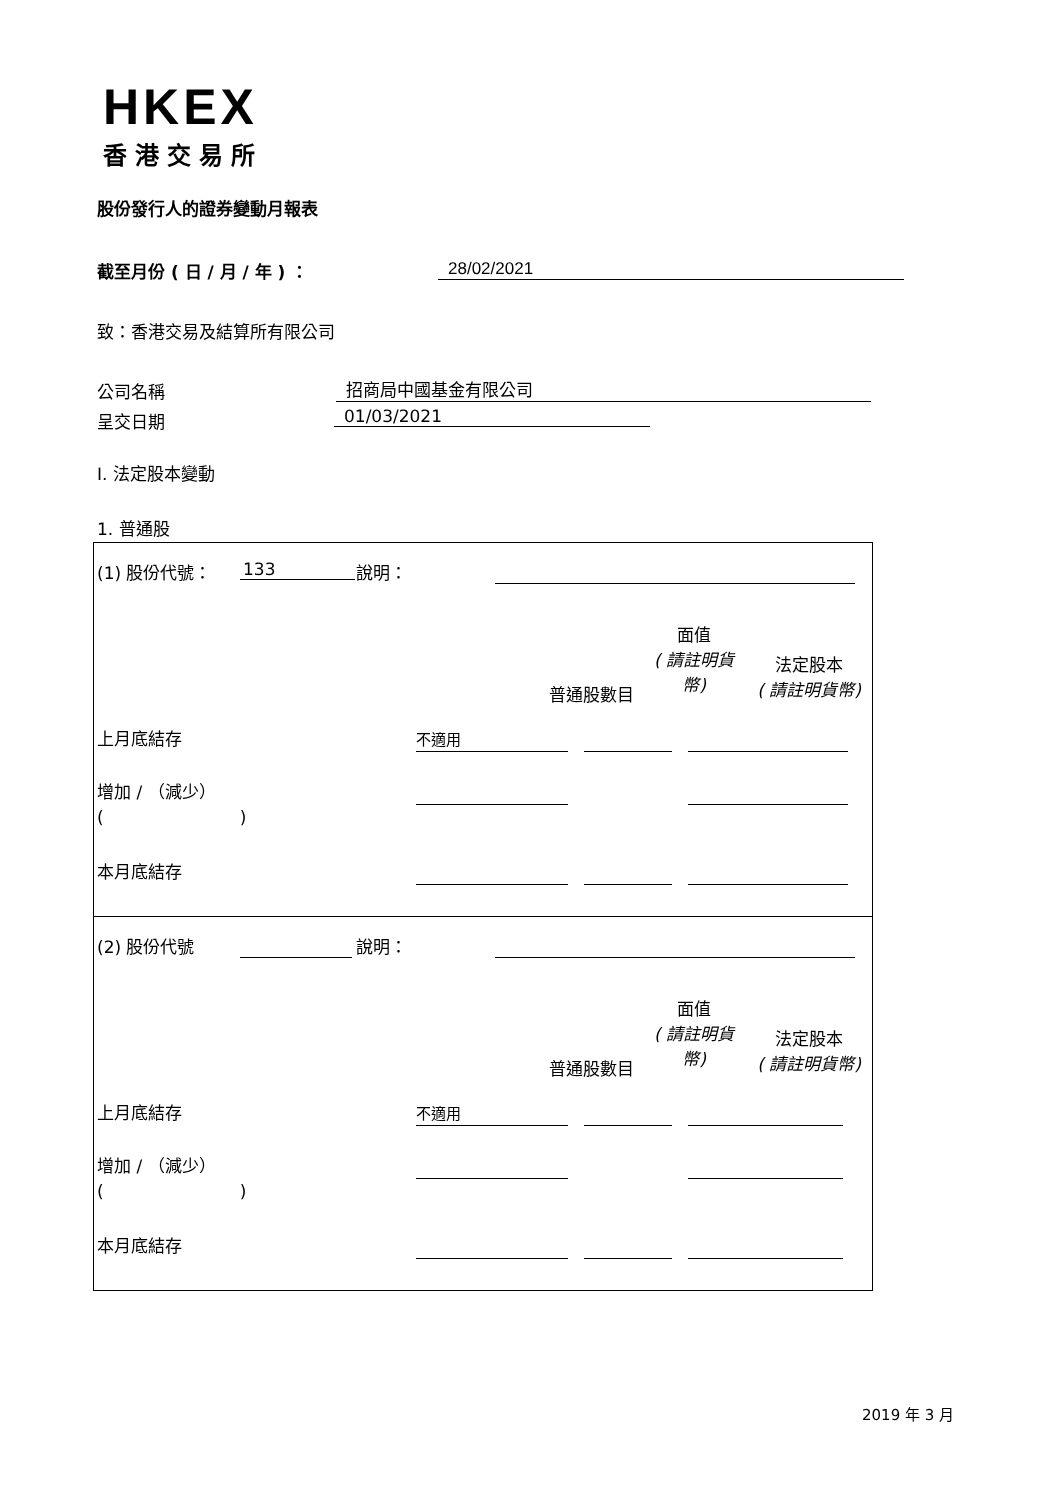HKEX
香港交易所
股份發行人的證券變動月報表
截至月份 ( 日 / 月 / 年 ) ： 28/02/2021
致：香港交易及結算所有限公司
公司名稱 招商局中國基金有限公司
呈交日期 01/03/2021
I. 法定股本變動
1. 普通股
(1) 股份代號： 133 說明：
面值
( 請註明貨
幣)
普通股數目
法定股本
( 請註明貨幣)
上月底結存 不適用
增加 / （減少）
(　　　　　　　　)
本月底結存
(2) 股份代號 說明：
面值
( 請註明貨
幣)
普通股數目
法定股本
( 請註明貨幣)
上月底結存 不適用
增加 / （減少）
(　　　　　　　　)
本月底結存
2019 年 3 月